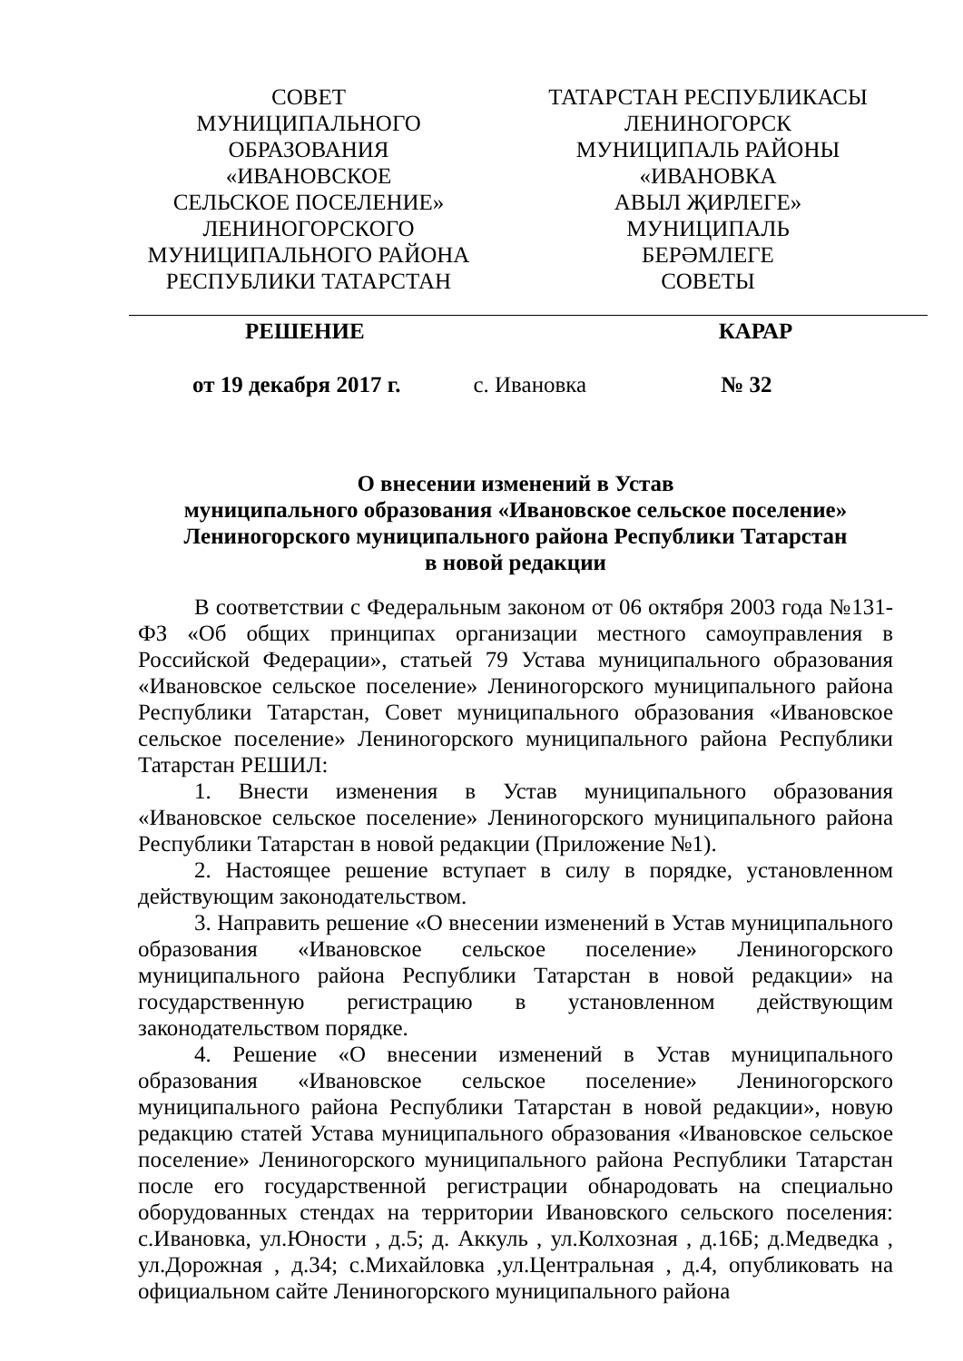СОВЕТ
МУНИЦИПАЛЬНОГО
ОБРАЗОВАНИЯ
«ИВАНОВСКОЕ
СЕЛЬСКОЕ ПОСЕЛЕНИЕ»
ЛЕНИНОГОРСКОГО
МУНИЦИПАЛЬНОГО РАЙОНА
РЕСПУБЛИКИ ТАТАРСТАН
ТАТАРСТАН РЕСПУБЛИКАСЫ
ЛЕНИНОГОРСК
МУНИЦИПАЛЬ РАЙОНЫ
«ИВАНОВКА
АВЫЛ ҖИРЛЕГЕ»
МУНИЦИПАЛЬ
БЕРӘМЛЕГЕ
СОВЕТЫ
РЕШЕНИЕ КАРАР
от 19 декабря 2017 г. с. Ивановка № 32
О внесении изменений в Устав
муниципального образования «Ивановское сельское поселение»
Лениногорского муниципального района Республики Татарстан
в новой редакции
В соответствии с Федеральным законом от 06 октября 2003 года №131-ФЗ «Об общих принципах организации местного самоуправления в Российской Федерации», статьей 79 Устава муниципального образования «Ивановское сельское поселение» Лениногорского муниципального района Республики Татарстан, Совет муниципального образования «Ивановское сельское поселение» Лениногорского муниципального района Республики Татарстан РЕШИЛ:
1. Внести изменения в Устав муниципального образования «Ивановское сельское поселение» Лениногорского муниципального района Республики Татарстан в новой редакции (Приложение №1).
2. Настоящее решение вступает в силу в порядке, установленном действующим законодательством.
3. Направить решение «О внесении изменений в Устав муниципального образования «Ивановское сельское поселение» Лениногорского муниципального района Республики Татарстан в новой редакции» на государственную регистрацию в установленном действующим законодательством порядке.
4. Решение «О внесении изменений в Устав муниципального образования «Ивановское сельское поселение» Лениногорского муниципального района Республики Татарстан в новой редакции», новую редакцию статей Устава муниципального образования «Ивановское сельское поселение» Лениногорского муниципального района Республики Татарстан после его государственной регистрации обнародовать на специально оборудованных стендах на территории Ивановского сельского поселения: с.Ивановка, ул.Юности , д.5; д. Аккуль , ул.Колхозная , д.16Б; д.Медведка , ул.Дорожная , д.34; с.Михайловка ,ул.Центральная , д.4, опубликовать на официальном сайте Лениногорского муниципального района